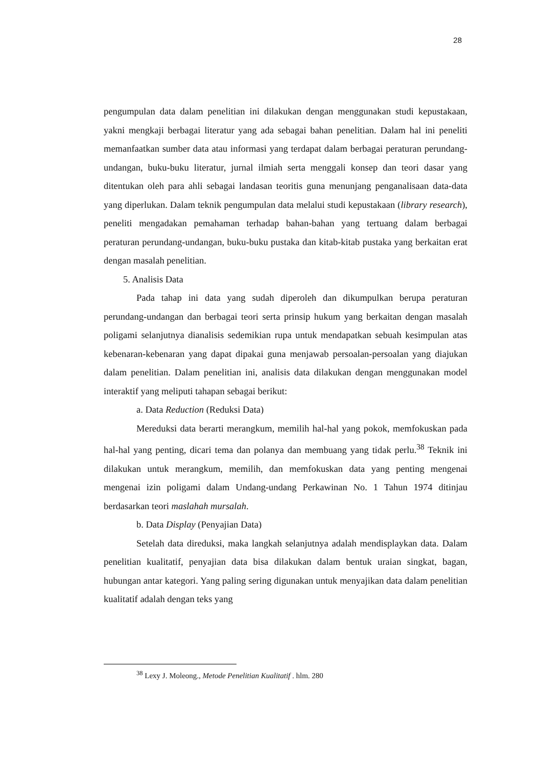28
pengumpulan data dalam penelitian ini dilakukan dengan menggunakan studi kepustakaan, yakni mengkaji berbagai literatur yang ada sebagai bahan penelitian. Dalam hal ini peneliti memanfaatkan sumber data atau informasi yang terdapat dalam berbagai peraturan perundang-undangan, buku-buku literatur, jurnal ilmiah serta menggali konsep dan teori dasar yang ditentukan oleh para ahli sebagai landasan teoritis guna menunjang penganalisaan data-data yang diperlukan. Dalam teknik pengumpulan data melalui studi kepustakaan (library research), peneliti mengadakan pemahaman terhadap bahan-bahan yang tertuang dalam berbagai peraturan perundang-undangan, buku-buku pustaka dan kitab-kitab pustaka yang berkaitan erat dengan masalah penelitian.
5. Analisis Data
Pada tahap ini data yang sudah diperoleh dan dikumpulkan berupa peraturan perundang-undangan dan berbagai teori serta prinsip hukum yang berkaitan dengan masalah poligami selanjutnya dianalisis sedemikian rupa untuk mendapatkan sebuah kesimpulan atas kebenaran-kebenaran yang dapat dipakai guna menjawab persoalan-persoalan yang diajukan dalam penelitian. Dalam penelitian ini, analisis data dilakukan dengan menggunakan model interaktif yang meliputi tahapan sebagai berikut:
a. Data Reduction (Reduksi Data)
Mereduksi data berarti merangkum, memilih hal-hal yang pokok, memfokuskan pada hal-hal yang penting, dicari tema dan polanya dan membuang yang tidak perlu.<sup>38</sup> Teknik ini dilakukan untuk merangkum, memilih, dan memfokuskan data yang penting mengenai mengenai izin poligami dalam Undang-undang Perkawinan No. 1 Tahun 1974 ditinjau berdasarkan teori maslahah mursalah.
b. Data Display (Penyajian Data)
Setelah data direduksi, maka langkah selanjutnya adalah mendisplaykan data. Dalam penelitian kualitatif, penyajian data bisa dilakukan dalam bentuk uraian singkat, bagan, hubungan antar kategori. Yang paling sering digunakan untuk menyajikan data dalam penelitian kualitatif adalah dengan teks yang
<sup>38</sup> Lexy J. Moleong., Metode Penelitian Kualitatif . hlm. 280